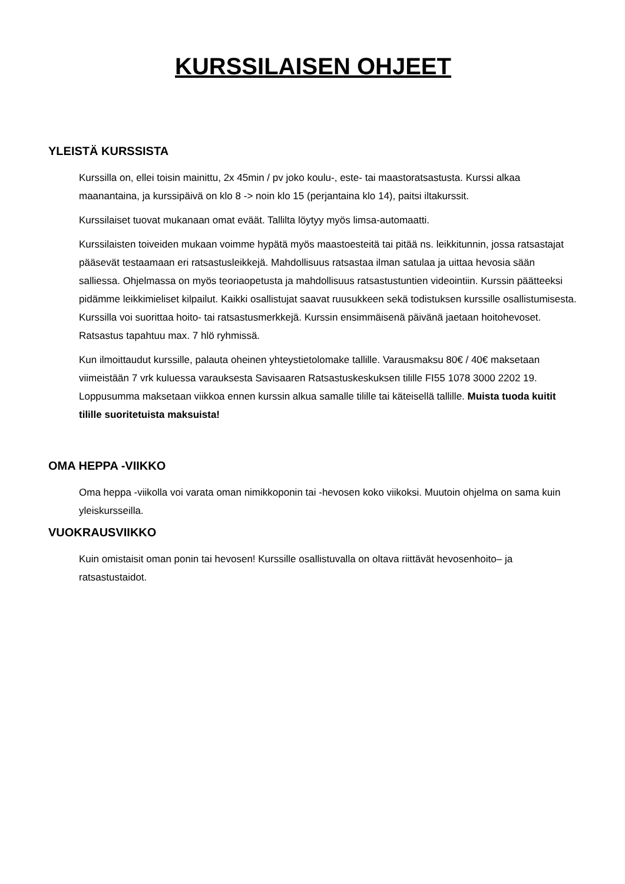KURSSILAISEN OHJEET
YLEISTÄ KURSSISTA
Kurssilla on, ellei toisin mainittu, 2x 45min / pv joko koulu-, este- tai maastoratsastusta. Kurssi alkaa maanantaina, ja kurssipäivä on klo 8 -> noin klo 15 (perjantaina klo 14), paitsi iltakurssit.
Kurssilaiset tuovat mukanaan omat eväät. Tallilta löytyy myös limsa-automaatti.
Kurssilaisten toiveiden mukaan voimme hypätä myös maastoesteitä tai pitää ns. leikkitunnin, jossa ratsastajat pääsevät testaamaan eri ratsastusleikkejä. Mahdollisuus ratsastaa ilman satulaa ja uittaa hevosia sään salliessa. Ohjelmassa on myös teoriaopetusta ja mahdollisuus ratsastustuntien videointiin. Kurssin päätteeksi pidämme leikkimieliset kilpailut. Kaikki osallistujat saavat ruusukkeen sekä todistuksen kurssille osallistumisesta. Kurssilla voi suorittaa hoito- tai ratsastusmerkkejä. Kurssin ensimmäisenä päivänä jaetaan hoitohevoset.
Ratsastus tapahtuu max. 7 hlö ryhmissä.
Kun ilmoittaudut kurssille, palauta oheinen yhteystietolomake tallille. Varausmaksu 80€ / 40€ maksetaan viimeistään 7 vrk kuluessa varauksesta Savisaaren Ratsastuskeskuksen tilille FI55 1078 3000 2202 19. Loppusumma maksetaan viikkoa ennen kurssin alkua samalle tilille tai käteisellä tallille. Muista tuoda kuitit tilille suoritetuista maksuista!
OMA HEPPA -VIIKKO
Oma heppa -viikolla voi varata oman nimikkoponin tai -hevosen koko viikoksi. Muutoin ohjelma on sama kuin yleiskursseilla.
VUOKRAUSVIIKKO
Kuin omistaisit oman ponin tai hevosen! Kurssille osallistuvalla on oltava riittävät hevosenhoito– ja ratsastustaidot.